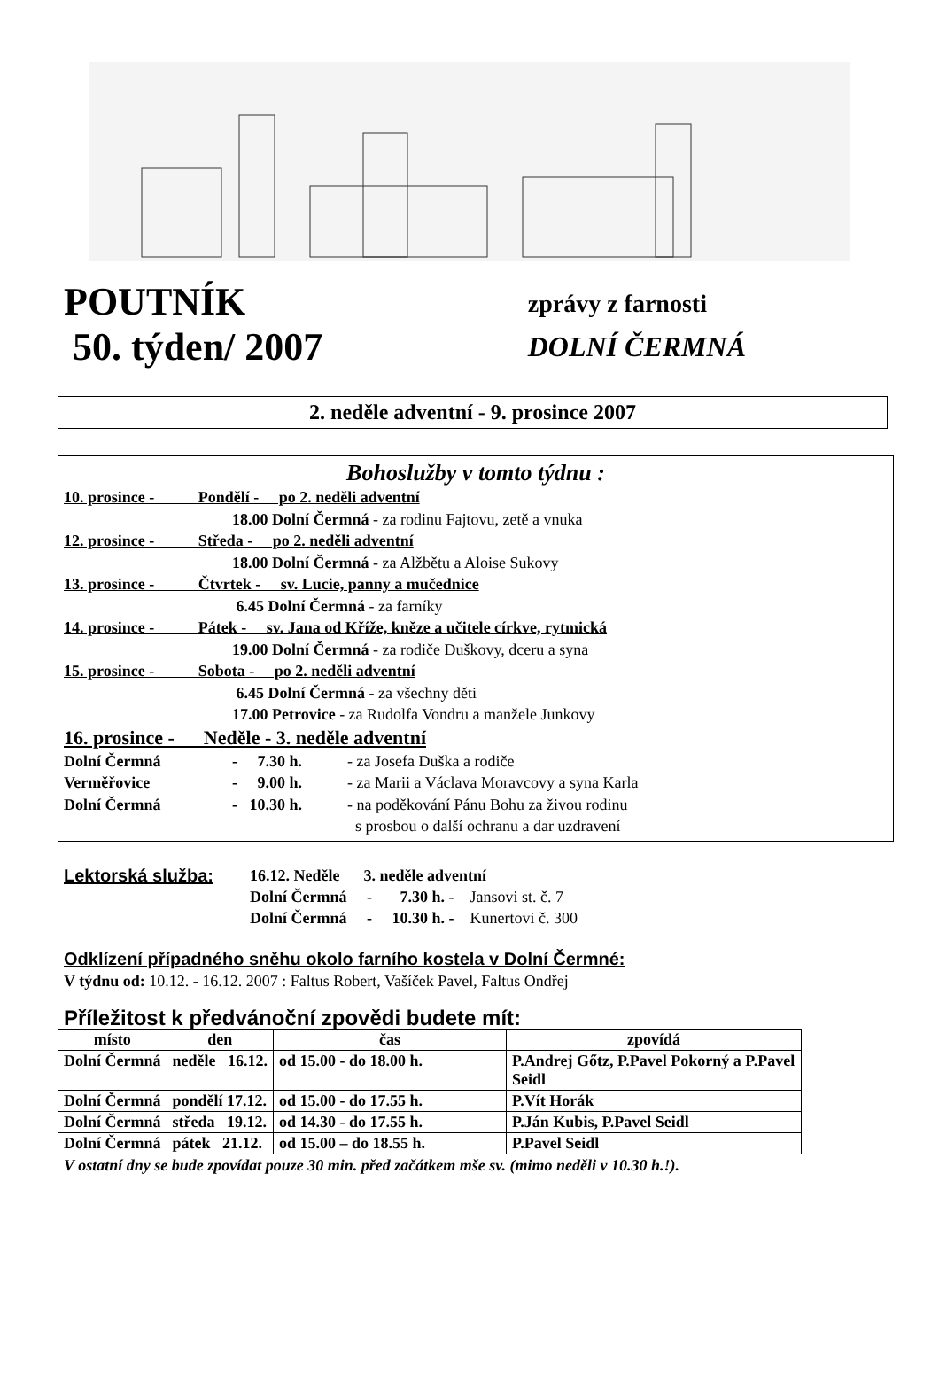POUTNÍK
50. týden/ 2007
zprávy z farnosti
DOLNÍ ČERMNÁ
2. neděle adventní - 9. prosince 2007
Bohoslužby v tomto týdnu :
10. prosince - Pondělí - po 2. neděli adventní
18.00 Dolní Čermná - za rodinu Fajtovu, zetě a vnuka
12. prosince - Středa - po 2. neděli adventní
18.00 Dolní Čermná - za Alžbětu a Aloise Sukovy
13. prosince - Čtvrtek - sv. Lucie, panny a mučednice
6.45 Dolní Čermná - za farníky
14. prosince - Pátek - sv. Jana od Kříže, kněze a učitele církve, rytmická
19.00 Dolní Čermná - za rodiče Duškovy, dceru a syna
15. prosince - Sobota - po 2. neděli adventní
6.45 Dolní Čermná - za všechny děti
17.00 Petrovice - za Rudolfa Vondru a manžele Junkovy
16. prosince - Neděle - 3. neděle adventní
Dolní Čermná - 7.30 h. - za Josefa Duška a rodiče
Verměřovice - 9.00 h. - za Marii a Václava Moravcovy a syna Karla
Dolní Čermná - 10.30 h. - na poděkování Pánu Bohu za živou rodinu
s prosbou o další ochranu a dar uzdravení
Lektorská služba: 16.12. Neděle 3. neděle adventní
Dolní Čermná - 7.30 h. - Jansovi st. č. 7
Dolní Čermná - 10.30 h. - Kunertovi č. 300
Odklízení případného sněhu okolo farního kostela v Dolní Čermné:
V týdnu od: 10.12. - 16.12. 2007 : Faltus Robert, Vašíček Pavel, Faltus Ondřej
Příležitost k předvánoční zpovědi budete mít:
| místo | den | čas | zpovídá |
| --- | --- | --- | --- |
| Dolní Čermná | neděle 16.12. | od 15.00 - do 18.00 h. | P.Andrej Gőtz, P.Pavel Pokorný a P.Pavel Seidl |
| Dolní Čermná | pondělí 17.12. | od 15.00 - do 17.55 h. | P.Vít Horák |
| Dolní Čermná | středa 19.12. | od 14.30 - do 17.55 h. | P.Ján Kubis, P.Pavel Seidl |
| Dolní Čermná | pátek 21.12. | od 15.00 – do 18.55 h. | P.Pavel Seidl |
V ostatní dny se bude zpovídat pouze 30 min. před začátkem mše sv. (mimo neděli v 10.30 h.!).